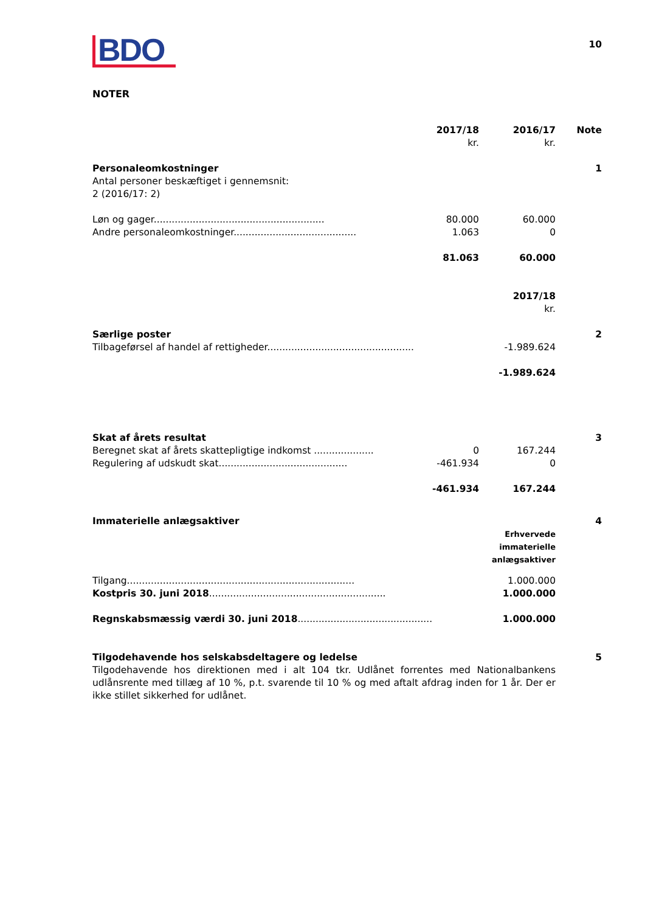BDO
10
NOTER
| | 2017/18 | 2016/17 | Note |
| | kr. | kr. | |
| Personaleomkostninger | | | 1 |
| Antal personer beskæftiget i gennemsnit: | | | |
| 2 (2016/17: 2) | | | |
| Løn og gager......................................................... | 80.000 | 60.000 | |
| Andre personaleomkostninger......................................... | 1.063 | 0 | |
| | 81.063 | 60.000 | |
| | | 2017/18 | |
| | | kr. | |
| Særlige poster | | | 2 |
| Tilbageførsel af handel af rettigheder................................................. | | -1.989.624 | |
| | | -1.989.624 | |
| Skat af årets resultat | | | 3 |
| Beregnet skat af årets skattepligtige indkomst .................... | 0 | 167.244 | |
| Regulering af udskudt skat........................................... | -461.934 | 0 | |
| | -461.934 | 167.244 | |
| Immaterielle anlægsaktiver | | | 4 |
| | | Erhvervede immaterielle anlægsaktiver | |
| Tilgang............................................................................ | | 1.000.000 | |
| Kostpris 30. juni 2018 ........................................................... | | 1.000.000 | |
| Regnskabsmæssig værdi 30. juni 2018 ............................................. | | 1.000.000 | |
| Tilgodehavende hos selskabsdeltagere og ledelse | | | 5 |
Tilgodehavende hos direktionen med i alt 104 tkr. Udlånet forrentes med Nationalbankens udlånsrente med tillæg af 10 %, p.t. svarende til 10 % og med aftalt afdrag inden for 1 år. Der er ikke stillet sikkerhed for udlånet.